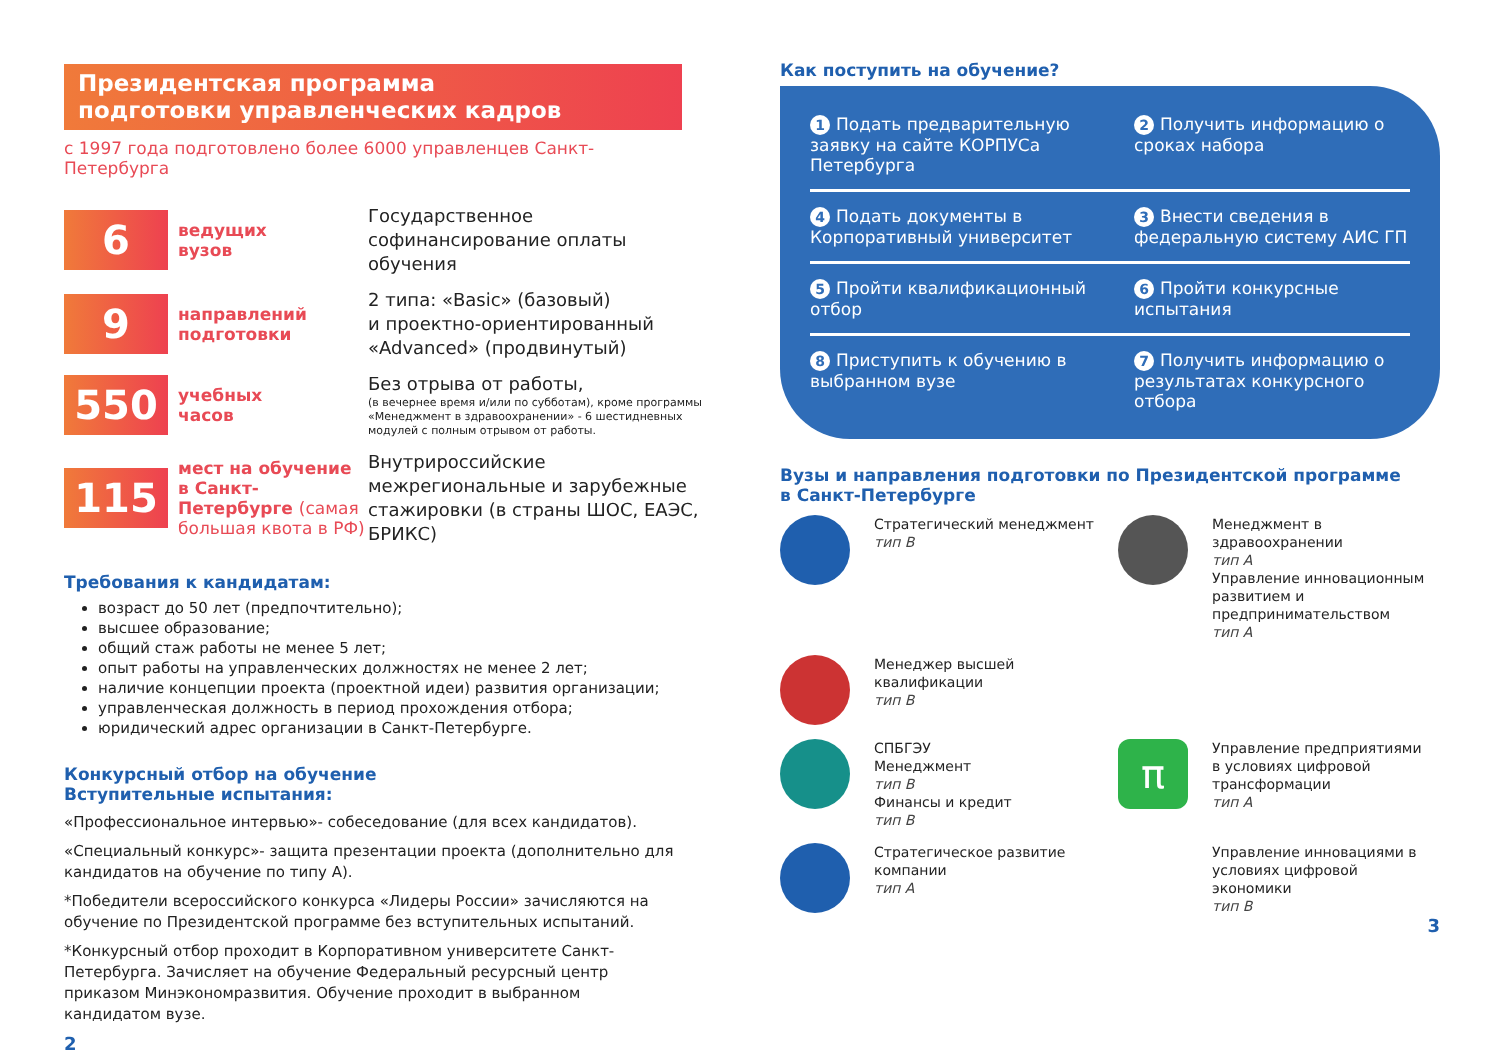Президентская программа
подготовки управленческих кадров
с 1997 года подготовлено более 6000 управленцев Санкт-Петербурга
6
ведущих
вузов
Государственное софинансирование оплаты обучения
9
направлений
подготовки
2 типа: «Basic» (базовый)
и проектно-ориентированный «Advanced» (продвинутый)
550
учебных
часов
Без отрыва от работы,
(в вечернее время и/или по субботам), кроме программы «Менеджмент в здравоохранении» - 6 шестидневных модулей с полным отрывом от работы.
115
мест на обучение в Санкт-Петербурге (самая большая квота в РФ)
Внутрироссийские межрегиональные и зарубежные стажировки (в страны ШОС, ЕАЭС, БРИКС)
Требования к кандидатам:
возраст до 50 лет (предпочтительно);
высшее образование;
общий стаж работы не менее 5 лет;
опыт работы на управленческих должностях не менее 2 лет;
наличие концепции проекта (проектной идеи) развития организации;
управленческая должность в период прохождения отбора;
юридический адрес организации в Санкт-Петербурге.
Конкурсный отбор на обучение
Вступительные испытания:
«Профессиональное интервью»- собеседование (для всех кандидатов).
«Специальный конкурс»- защита презентации проекта (дополнительно для кандидатов на обучение по типу А).
*Победители всероссийского конкурса «Лидеры России» зачисляются на обучение по Президентской программе без вступительных испытаний.
*Конкурсный отбор проходит в Корпоративном университете Санкт-Петербурга. Зачисляет на обучение Федеральный ресурсный центр приказом Минэкономразвития. Обучение проходит в выбранном кандидатом вузе.
2
Как поступить на обучение?
1 Подать предварительную заявку на сайте КОРПУСа Петербурга
2 Получить информацию о сроках набора
4 Подать документы в Корпоративный университет
3 Внести сведения в федеральную систему АИС ГП
5 Пройти квалификационный отбор
6 Пройти конкурсные испытания
8 Приступить к обучению в выбранном вузе
7 Получить информацию о результатах конкурсного отбора
Вузы и направления подготовки по Президентской программе
в Санкт-Петербурге
Стратегический менеджмент
тип В
Менеджмент в здравоохранении
тип А
Управление инновационным развитием и предпринимательством
тип А
Менеджер высшей квалификации
тип В
СПБГЭУ
Менеджмент
тип В
Финансы и кредит
тип В
π
Управление предприятиями в условиях цифровой трансформации
тип А
Стратегическое развитие компании
тип А
Управление инновациями в условиях цифровой экономики
тип В
3